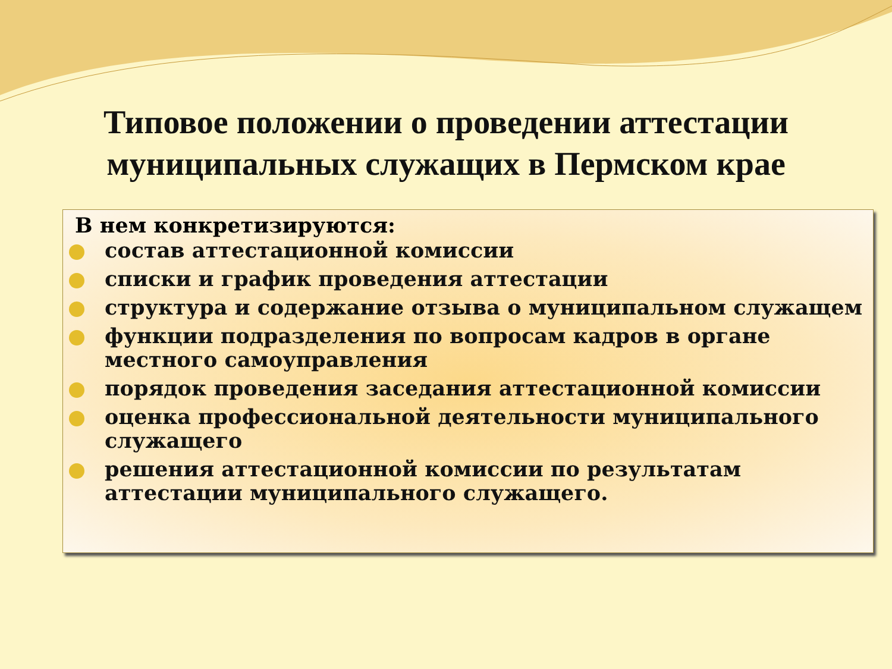Типовое положении о проведении аттестации
муниципальных служащих в Пермском крае
В нем конкретизируются:
состав аттестационной комиссии
списки и график проведения аттестации
структура и содержание отзыва о муниципальном служащем
функции подразделения по вопросам кадров в органе местного самоуправления
порядок проведения заседания аттестационной комиссии
оценка профессиональной деятельности муниципального служащего
решения аттестационной комиссии по результатам аттестации муниципального служащего.